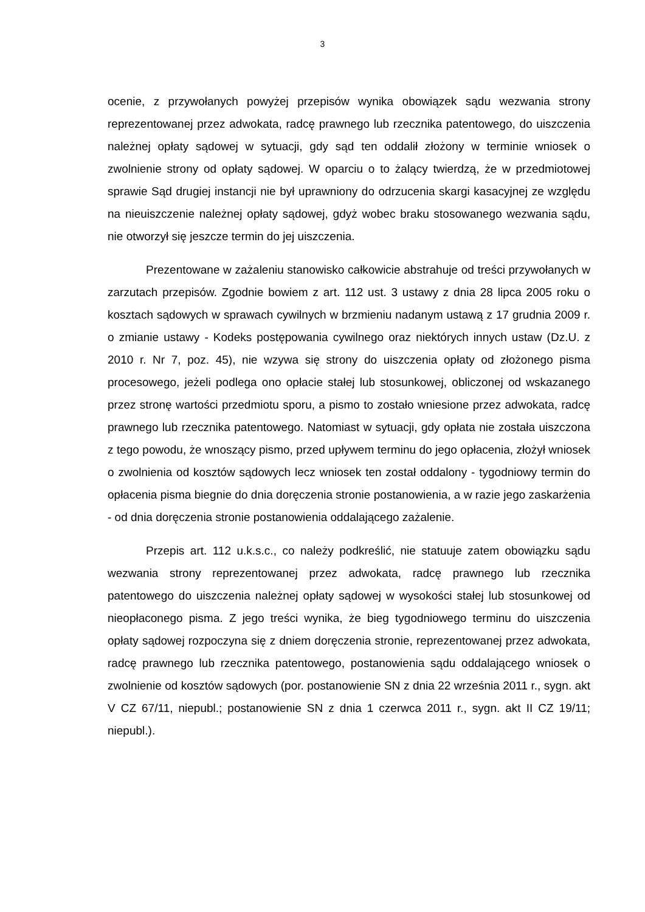3
ocenie, z przywołanych powyżej przepisów wynika obowiązek sądu wezwania strony reprezentowanej przez adwokata, radcę prawnego lub rzecznika patentowego, do uiszczenia należnej opłaty sądowej w sytuacji, gdy sąd ten oddalił złożony w terminie wniosek o zwolnienie strony od opłaty sądowej. W oparciu o to żalący twierdzą, że w przedmiotowej sprawie Sąd drugiej instancji nie był uprawniony do odrzucenia skargi kasacyjnej ze względu na nieuiszczenie należnej opłaty sądowej, gdyż wobec braku stosowanego wezwania sądu, nie otworzył się jeszcze termin do jej uiszczenia.
Prezentowane w zażaleniu stanowisko całkowicie abstrahuje od treści przywołanych w zarzutach przepisów. Zgodnie bowiem z art. 112 ust. 3 ustawy z dnia 28 lipca 2005 roku o kosztach sądowych w sprawach cywilnych w brzmieniu nadanym ustawą z 17 grudnia 2009 r. o zmianie ustawy - Kodeks postępowania cywilnego oraz niektórych innych ustaw (Dz.U. z 2010 r. Nr 7, poz. 45), nie wzywa się strony do uiszczenia opłaty od złożonego pisma procesowego, jeżeli podlega ono opłacie stałej lub stosunkowej, obliczonej od wskazanego przez stronę wartości przedmiotu sporu, a pismo to zostało wniesione przez adwokata, radcę prawnego lub rzecznika patentowego. Natomiast w sytuacji, gdy opłata nie została uiszczona z tego powodu, że wnoszący pismo, przed upływem terminu do jego opłacenia, złożył wniosek o zwolnienia od kosztów sądowych lecz wniosek ten został oddalony - tygodniowy termin do opłacenia pisma biegnie do dnia doręczenia stronie postanowienia, a w razie jego zaskarżenia - od dnia doręczenia stronie postanowienia oddalającego zażalenie.
Przepis art. 112 u.k.s.c., co należy podkreślić, nie statuuje zatem obowiązku sądu wezwania strony reprezentowanej przez adwokata, radcę prawnego lub rzecznika patentowego do uiszczenia należnej opłaty sądowej w wysokości stałej lub stosunkowej od nieopłaconego pisma. Z jego treści wynika, że bieg tygodniowego terminu do uiszczenia opłaty sądowej rozpoczyna się z dniem doręczenia stronie, reprezentowanej przez adwokata, radcę prawnego lub rzecznika patentowego, postanowienia sądu oddalającego wniosek o zwolnienie od kosztów sądowych (por. postanowienie SN z dnia 22 września 2011 r., sygn. akt V CZ 67/11, niepubl.; postanowienie SN z dnia 1 czerwca 2011 r., sygn. akt II CZ 19/11; niepubl.).